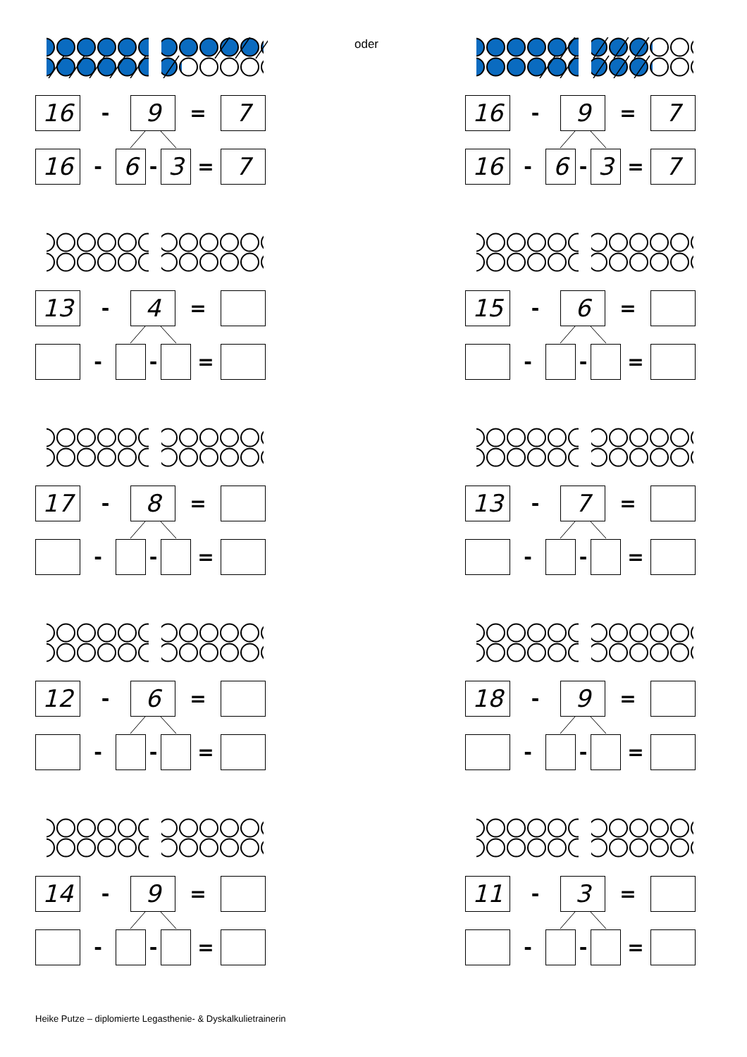16
-
9
=
7
16
-
6
-
3
=
7
oder
16
-
9
=
7
16
-
6
-
3
=
7
13
-
4
=
- - =
15
-
6
=
- - =
17
-
8
=
- - =
13
-
7
=
- - =
12
-
6
=
- - =
18
-
9
=
- - =
14
-
9
=
- - =
11
-
3
=
- - =
Heike Putze – diplomierte Legasthenie- & Dyskalkulietrainerin